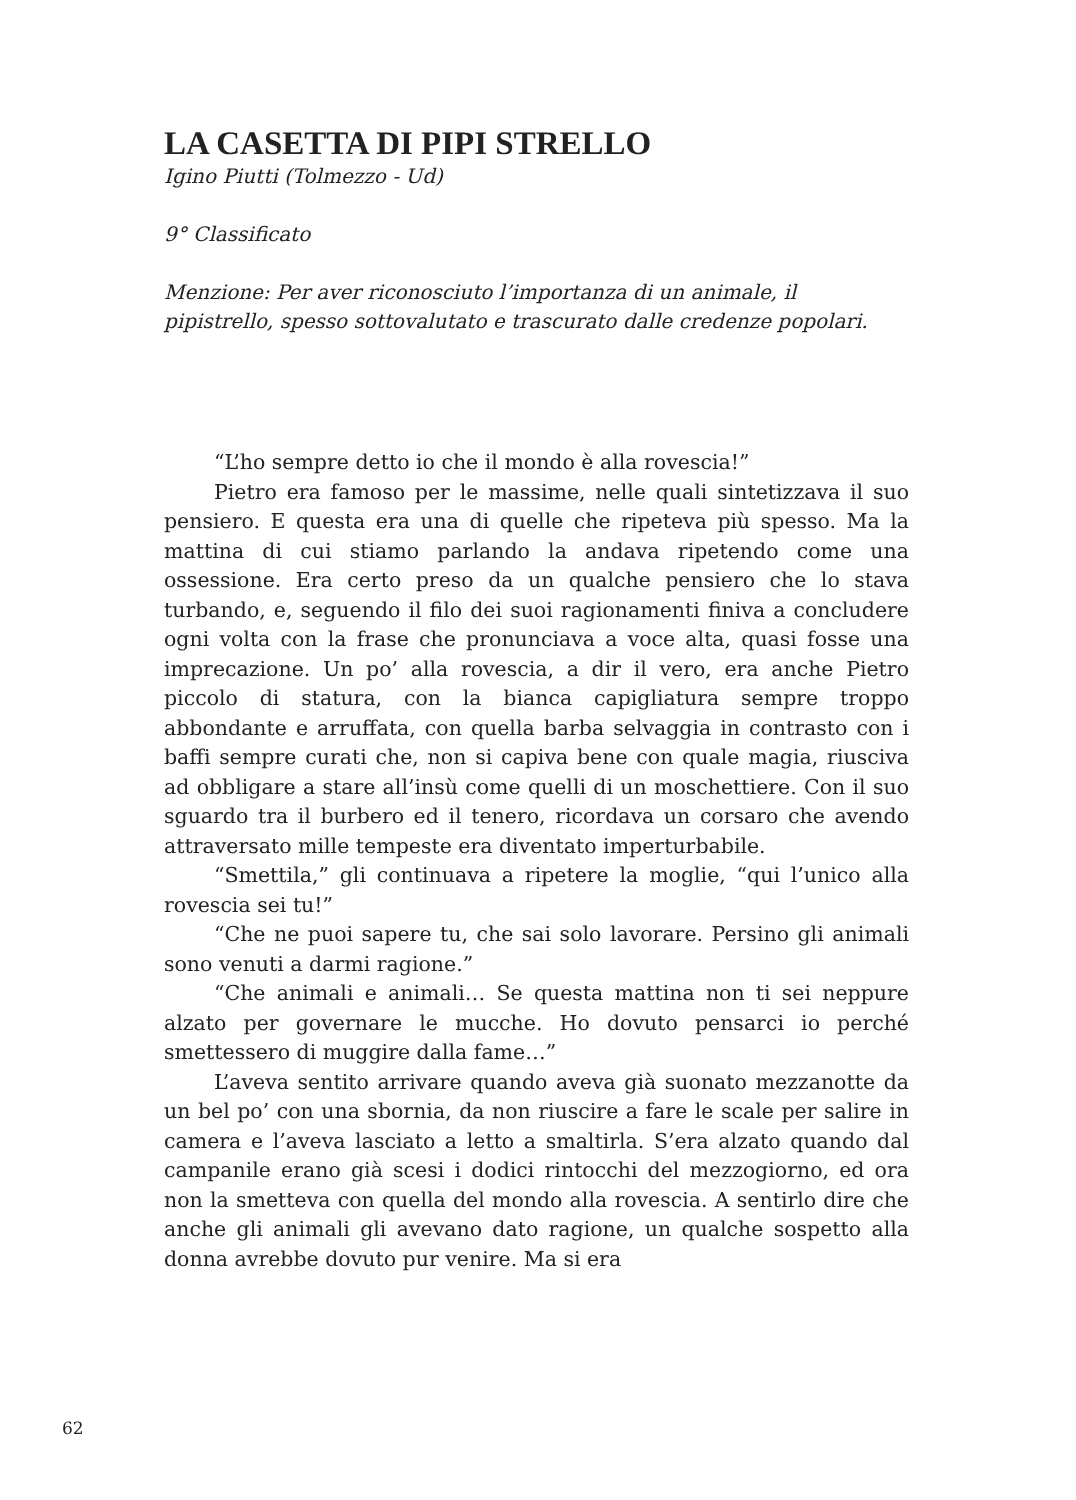LA CASETTA DI PIPI STRELLO
Igino Piutti (Tolmezzo - Ud)
9° Classificato
Menzione: Per aver riconosciuto l’importanza di un animale, il pipistrello, spesso sottovalutato e trascurato dalle credenze popolari.
“L’ho sempre detto io che il mondo è alla rovescia!”
Pietro era famoso per le massime, nelle quali sintetizzava il suo pensiero. E questa era una di quelle che ripeteva più spesso. Ma la mattina di cui stiamo parlando la andava ripetendo come una ossessione. Era certo preso da un qualche pensiero che lo stava turbando, e, seguendo il filo dei suoi ragionamenti finiva a concludere ogni volta con la frase che pronunciava a voce alta, quasi fosse una imprecazione. Un po’ alla rovescia, a dir il vero, era anche Pietro piccolo di statura, con la bianca capigliatura sempre troppo abbondante e arruffata, con quella barba selvaggia in contrasto con i baffi sempre curati che, non si capiva bene con quale magia, riusciva ad obbligare a stare all’insù come quelli di un moschettiere. Con il suo sguardo tra il burbero ed il tenero, ricordava un corsaro che avendo attraversato mille tempeste era diventato imperturbabile.
“Smettila,” gli continuava a ripetere la moglie, “qui l’unico alla rovescia sei tu!”
“Che ne puoi sapere tu, che sai solo lavorare. Persino gli animali sono venuti a darmi ragione.”
“Che animali e animali… Se questa mattina non ti sei neppure alzato per governare le mucche. Ho dovuto pensarci io perché smettessero di muggire dalla fame…”
L’aveva sentito arrivare quando aveva già suonato mezzanotte da un bel po’ con una sbornia, da non riuscire a fare le scale per salire in camera e l’aveva lasciato a letto a smaltirla. S’era alzato quando dal campanile erano già scesi i dodici rintocchi del mezzogiorno, ed ora non la smetteva con quella del mondo alla rovescia. A sentirlo dire che anche gli animali gli avevano dato ragione, un qualche sospetto alla donna avrebbe dovuto pur venire. Ma si era
62